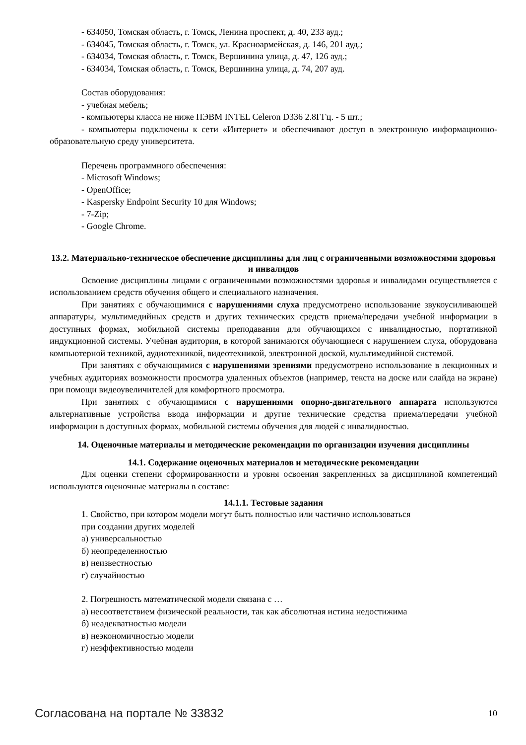- 634050, Томская область, г. Томск, Ленина проспект, д. 40, 233 ауд.;
- 634045, Томская область, г. Томск, ул. Красноармейская, д. 146, 201 ауд.;
- 634034, Томская область, г. Томск, Вершинина улица, д. 47, 126 ауд.;
- 634034, Томская область, г. Томск, Вершинина улица, д. 74, 207 ауд.
Состав оборудования:
- учебная мебель;
- компьютеры класса не ниже ПЭВМ INTEL Celeron D336 2.8ГГц. - 5 шт.;
- компьютеры подключены к сети «Интернет» и обеспечивают доступ в электронную информационно-образовательную среду университета.
Перечень программного обеспечения:
- Microsoft Windows;
- OpenOffice;
- Kaspersky Endpoint Security 10 для Windows;
- 7-Zip;
- Google Chrome.
13.2. Материально-техническое обеспечение дисциплины для лиц с ограниченными возможностями здоровья и инвалидов
Освоение дисциплины лицами с ограниченными возможностями здоровья и инвалидами осуществляется с использованием средств обучения общего и специального назначения.
При занятиях с обучающимися с нарушениями слуха предусмотрено использование звукоусиливающей аппаратуры, мультимедийных средств и других технических средств приема/передачи учебной информации в доступных формах, мобильной системы преподавания для обучающихся с инвалидностью, портативной индукционной системы. Учебная аудитория, в которой занимаются обучающиеся с нарушением слуха, оборудована компьютерной техникой, аудиотехникой, видеотехникой, электронной доской, мультимедийной системой.
При занятиях с обучающимися с нарушениями зрениями предусмотрено использование в лекционных и учебных аудиториях возможности просмотра удаленных объектов (например, текста на доске или слайда на экране) при помощи видеоувеличителей для комфортного просмотра.
При занятиях с обучающимися с нарушениями опорно-двигательного аппарата используются альтернативные устройства ввода информации и другие технические средства приема/передачи учебной информации в доступных формах, мобильной системы обучения для людей с инвалидностью.
14. Оценочные материалы и методические рекомендации по организации изучения дисциплины
14.1. Содержание оценочных материалов и методические рекомендации
Для оценки степени сформированности и уровня освоения закрепленных за дисциплиной компетенций используются оценочные материалы в составе:
14.1.1. Тестовые задания
1. Свойство, при котором модели могут быть полностью или частично использоваться
при создании других моделей
а) универсальностью
б) неопределенностью
в) неизвестностью
г) случайностью
2. Погрешность математической модели связана с …
а) несоответствием физической реальности, так как абсолютная истина недостижима
б) неадекватностью модели
в) неэкономичностью модели
г) неэффективностью модели
Согласована на портале № 33832 10